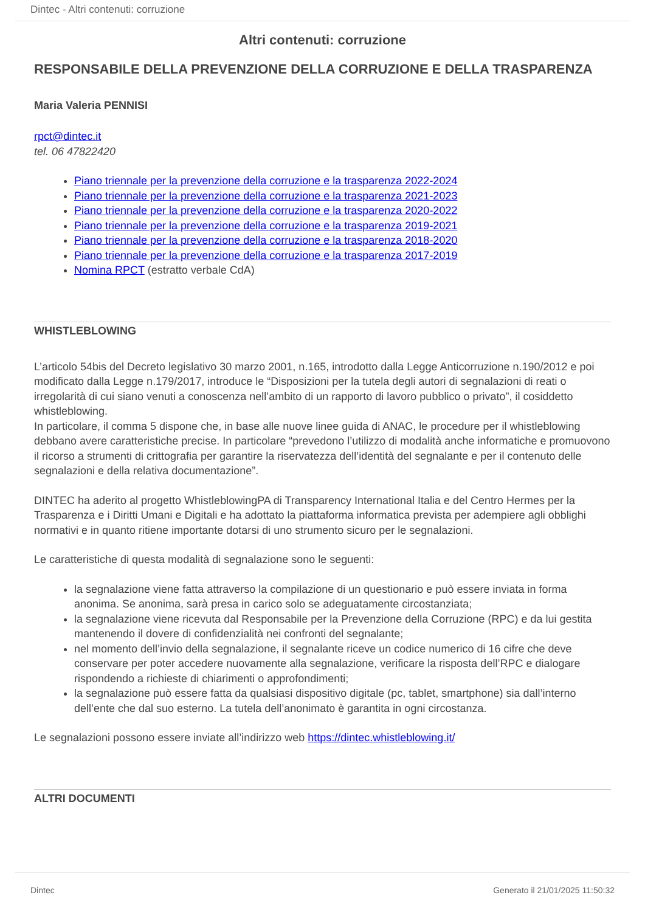Dintec - Altri contenuti: corruzione
Altri contenuti: corruzione
RESPONSABILE DELLA PREVENZIONE DELLA CORRUZIONE E DELLA TRASPARENZA
Maria Valeria PENNISI
rpct@dintec.it
tel. 06 47822420
Piano triennale per la prevenzione della corruzione e la trasparenza 2022-2024
Piano triennale per la prevenzione della corruzione e la trasparenza 2021-2023
Piano triennale per la prevenzione della corruzione e la trasparenza 2020-2022
Piano triennale per la prevenzione della corruzione e la trasparenza 2019-2021
Piano triennale per la prevenzione della corruzione e la trasparenza 2018-2020
Piano triennale per la prevenzione della corruzione e la trasparenza 2017-2019
Nomina RPCT (estratto verbale CdA)
WHISTLEBLOWING
L’articolo 54bis del Decreto legislativo 30 marzo 2001, n.165, introdotto dalla Legge Anticorruzione n.190/2012 e poi modificato dalla Legge n.179/2017, introduce le “Disposizioni per la tutela degli autori di segnalazioni di reati o irregolarità di cui siano venuti a conoscenza nell’ambito di un rapporto di lavoro pubblico o privato”, il cosiddetto whistleblowing.
In particolare, il comma 5 dispone che, in base alle nuove linee guida di ANAC, le procedure per il whistleblowing debbano avere caratteristiche precise. In particolare “prevedono l’utilizzo di modalità anche informatiche e promuovono il ricorso a strumenti di crittografia per garantire la riservatezza dell’identità del segnalante e per il contenuto delle segnalazioni e della relativa documentazione”.
DINTEC ha aderito al progetto WhistleblowingPA di Transparency International Italia e del Centro Hermes per la Trasparenza e i Diritti Umani e Digitali e ha adottato la piattaforma informatica prevista per adempiere agli obblighi normativi e in quanto ritiene importante dotarsi di uno strumento sicuro per le segnalazioni.
Le caratteristiche di questa modalità di segnalazione sono le seguenti:
la segnalazione viene fatta attraverso la compilazione di un questionario e può essere inviata in forma anonima. Se anonima, sarà presa in carico solo se adeguatamente circostanziata;
la segnalazione viene ricevuta dal Responsabile per la Prevenzione della Corruzione (RPC) e da lui gestita mantenendo il dovere di confidenzialità nei confronti del segnalante;
nel momento dell’invio della segnalazione, il segnalante riceve un codice numerico di 16 cifre che deve conservare per poter accedere nuovamente alla segnalazione, verificare la risposta dell’RPC e dialogare rispondendo a richieste di chiarimenti o approfondimenti;
la segnalazione può essere fatta da qualsiasi dispositivo digitale (pc, tablet, smartphone) sia dall’interno dell’ente che dal suo esterno. La tutela dell’anonimato è garantita in ogni circostanza.
Le segnalazioni possono essere inviate all’indirizzo web https://dintec.whistleblowing.it/
ALTRI DOCUMENTI
Dintec Generato il 21/01/2025 11:50:32